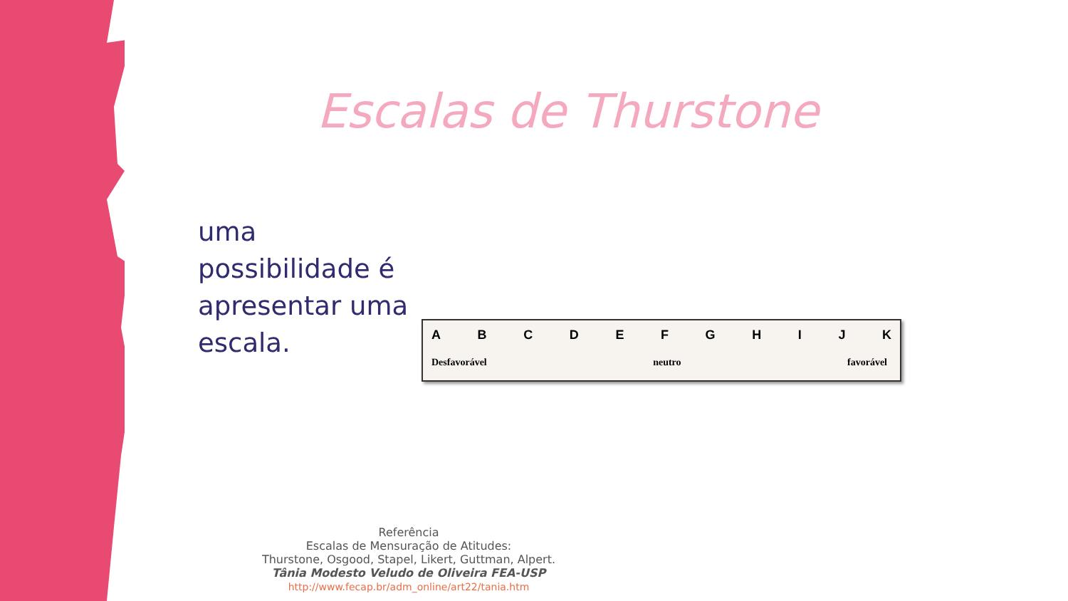Escalas de Thurstone
uma possibilidade é apresentar uma escala.
A B C D E F G H I J K
Desfavorável neutro favorável
Referência
Escalas de Mensuração de Atitudes:
Thurstone, Osgood, Stapel, Likert, Guttman, Alpert.
Tânia Modesto Veludo de Oliveira FEA-USP
http://www.fecap.br/adm_online/art22/tania.htm